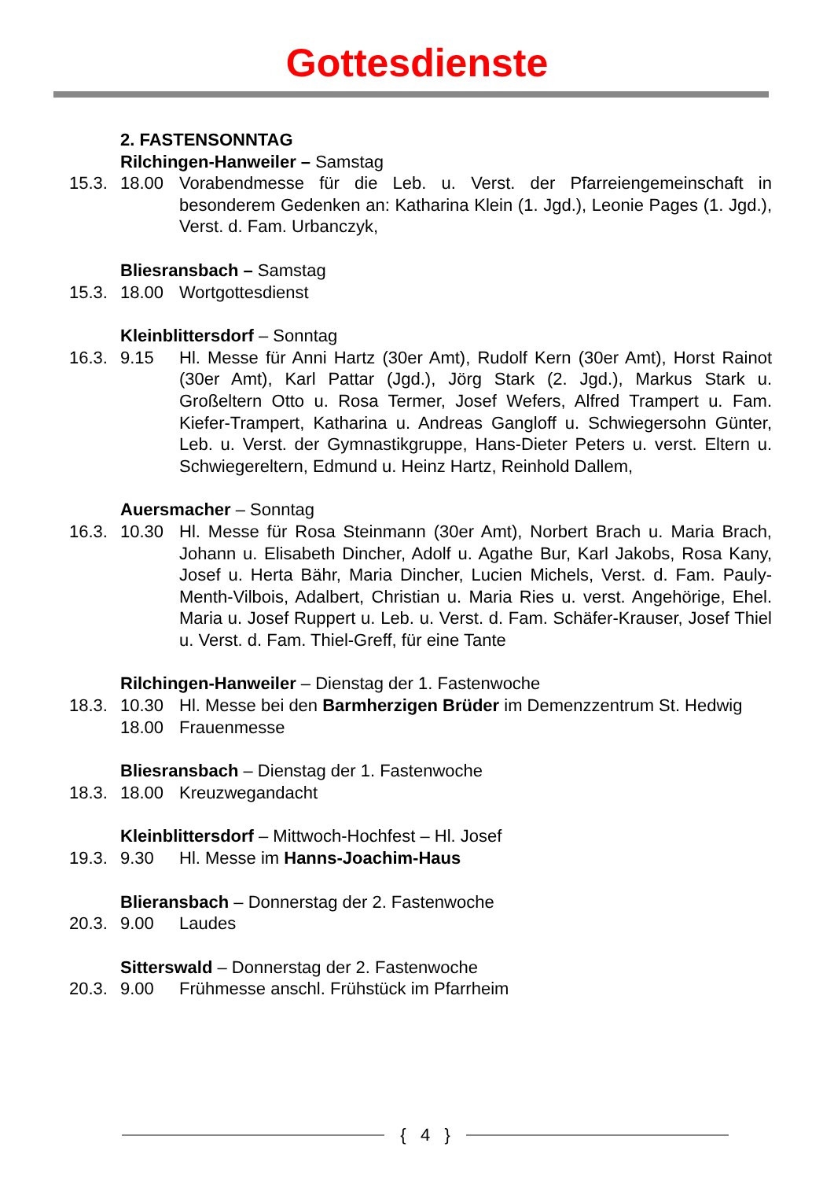Gottesdienste
2. FASTENSONNTAG
Rilchingen-Hanweiler – Samstag
15.3. 18.00 Vorabendmesse für die Leb. u. Verst. der Pfarreiengemeinschaft in besonderem Gedenken an: Katharina Klein (1. Jgd.), Leonie Pages (1. Jgd.), Verst. d. Fam. Urbanczyk,
Bliesransbach – Samstag
15.3. 18.00 Wortgottesdienst
Kleinblittersdorf – Sonntag
16.3. 9.15 Hl. Messe für Anni Hartz (30er Amt), Rudolf Kern (30er Amt), Horst Rainot (30er Amt), Karl Pattar (Jgd.), Jörg Stark (2. Jgd.), Markus Stark u. Großeltern Otto u. Rosa Termer, Josef Wefers, Alfred Trampert u. Fam. Kiefer-Trampert, Katharina u. Andreas Gangloff u. Schwiegersohn Günter, Leb. u. Verst. der Gymnastikgruppe, Hans-Dieter Peters u. verst. Eltern u. Schwiegereltern, Edmund u. Heinz Hartz, Reinhold Dallem,
Auersmacher – Sonntag
16.3. 10.30 Hl. Messe für Rosa Steinmann (30er Amt), Norbert Brach u. Maria Brach, Johann u. Elisabeth Dincher, Adolf u. Agathe Bur, Karl Jakobs, Rosa Kany, Josef u. Herta Bähr, Maria Dincher, Lucien Michels, Verst. d. Fam. Pauly-Menth-Vilbois, Adalbert, Christian u. Maria Ries u. verst. Angehörige, Ehel. Maria u. Josef Ruppert u. Leb. u. Verst. d. Fam. Schäfer-Krauser, Josef Thiel u. Verst. d. Fam. Thiel-Greff, für eine Tante
Rilchingen-Hanweiler – Dienstag der 1. Fastenwoche
18.3. 10.30 Hl. Messe bei den Barmherzigen Brüder im Demenzzentrum St. Hedwig
18.00 Frauenmesse
Bliesransbach – Dienstag der 1. Fastenwoche
18.3. 18.00 Kreuzwegandacht
Kleinblittersdorf – Mittwoch-Hochfest – Hl. Josef
19.3. 9.30 Hl. Messe im Hanns-Joachim-Haus
Blieransbach – Donnerstag der 2. Fastenwoche
20.3. 9.00 Laudes
Sitterswald – Donnerstag der 2. Fastenwoche
20.3. 9.00 Frühmesse anschl. Frühstück im Pfarrheim
{ 4 }